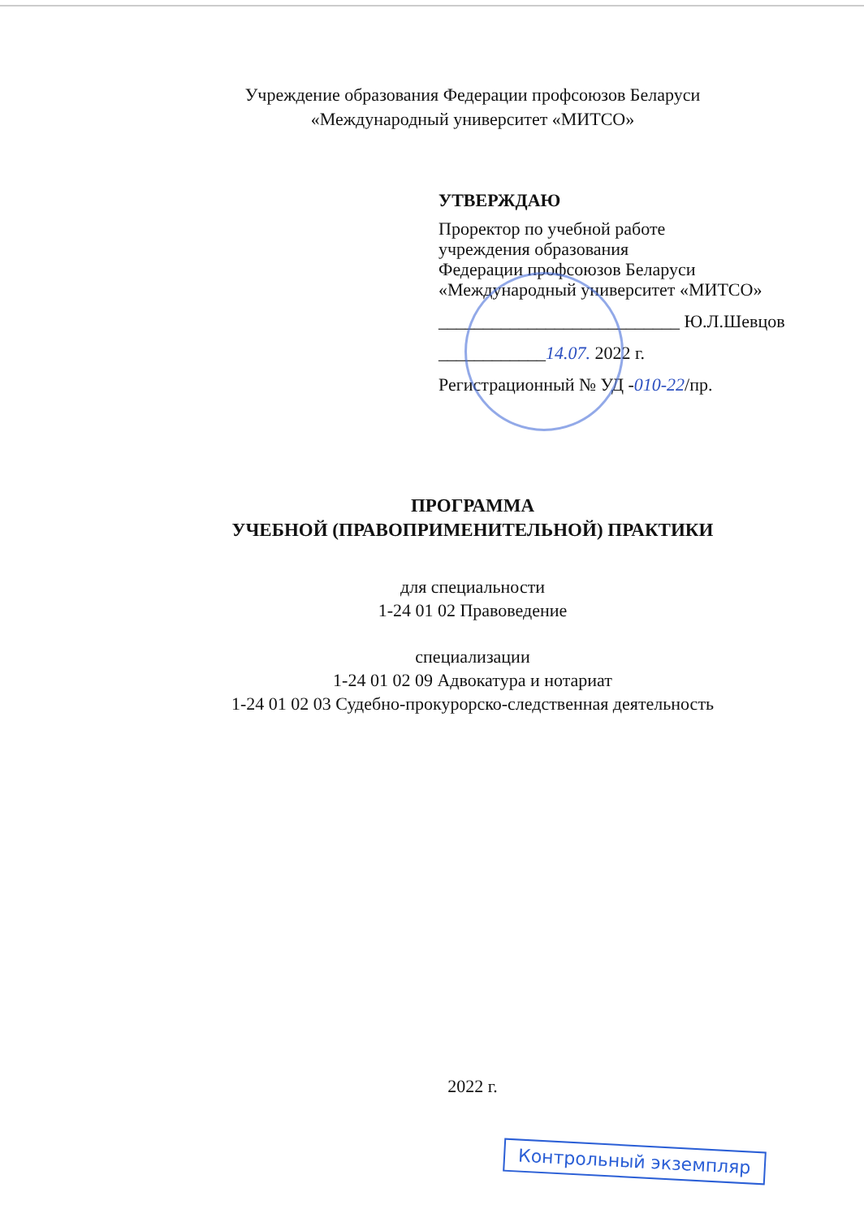Учреждение образования Федерации профсоюзов Беларуси
«Международный университет «МИТСО»
УТВЕРЖДАЮ
Проректор по учебной работе
учреждения образования
Федерации профсоюзов Беларуси
«Международный университет «МИТСО»
___________________________ Ю.Л.Шевцов
____________14.07. 2022 г.
Регистрационный № УД -010-22/пр.
ПРОГРАММА
УЧЕБНОЙ (ПРАВОПРИМЕНИТЕЛЬНОЙ) ПРАКТИКИ
для специальности
1-24 01 02 Правоведение
специализации
1-24 01 02 09 Адвокатура и нотариат
1-24 01 02 03 Судебно-прокурорско-следственная деятельность
2022 г.
Контрольный экземпляр